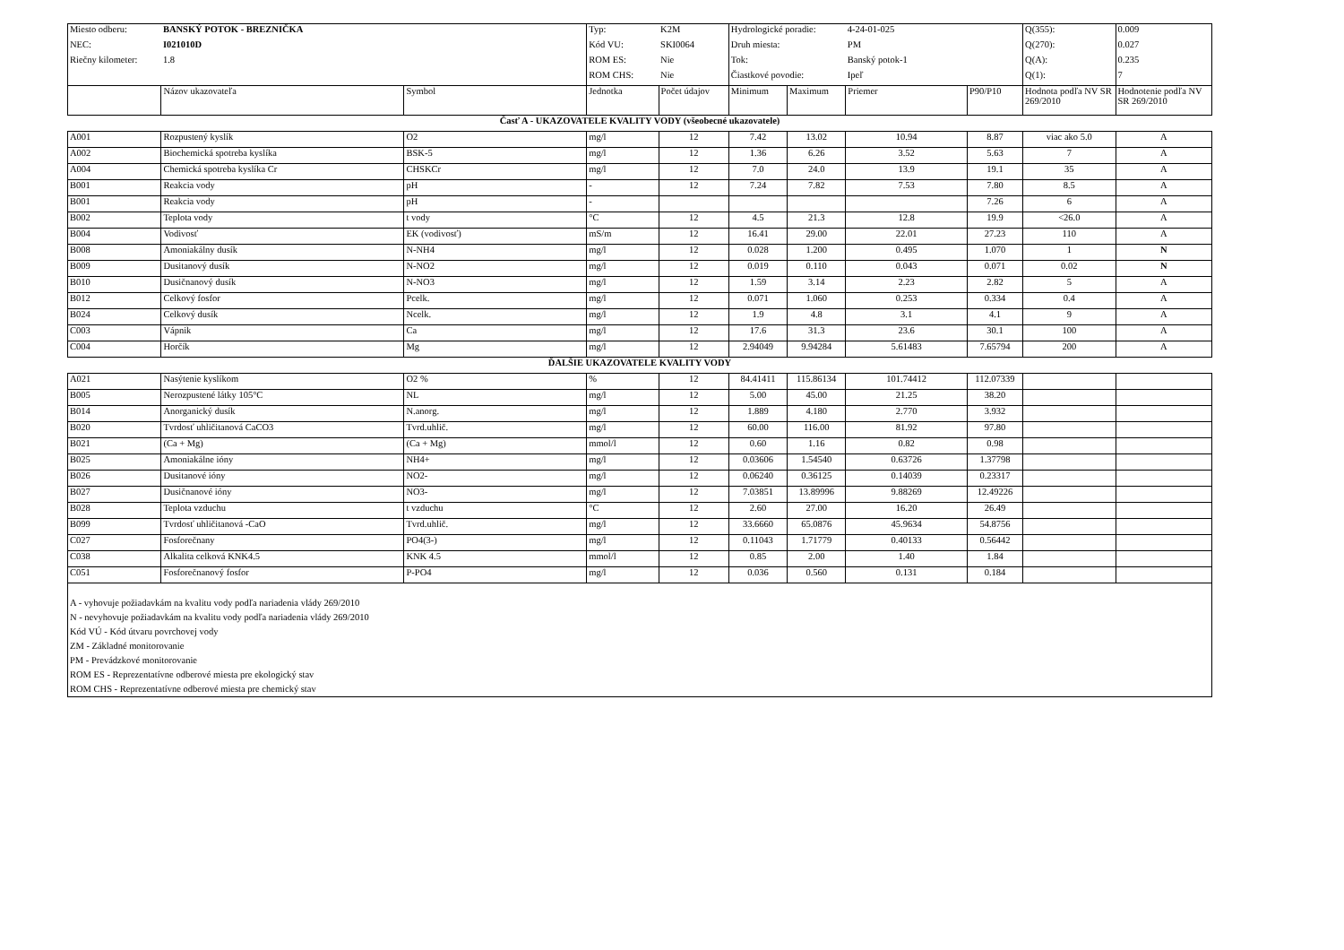| Miesto odberu: | BANSKÝ POTOK - BREZNIČKA | | Typ: | K2M | Hydrologické poradie: | | 4-24-01-025 | | Q(355): | 0.009 |
| NEC: | I021010D | | Kód VU: | SKI0064 | Druh miesta: | | PM | | Q(270): | 0.027 |
| Riečny kilometer: | 1.8 | | ROM ES: | Nie | Tok: | | Banský potok-1 | | Q(A): | 0.235 |
| | | | ROM CHS: | Nie | Čiastkové povodie: | | Ipeľ | | Q(1): | 7 |
| | Názov ukazovateľa | Symbol | Jednotka | Počet údajov | Minimum | Maximum | Priemer | P90/P10 | Hodnota podľa NV SR 269/2010 | Hodnotenie podľa NV SR 269/2010 |
| Časť A - UKAZOVATELE KVALITY VODY (všeobecné ukazovatele) | | | | | | | | | | |
| A001 | Rozpustený kyslík | O2 | mg/l | 12 | 7.42 | 13.02 | 10.94 | 8.87 | viac ako 5.0 | A |
| A002 | Biochemická spotreba kyslíka | BSK-5 | mg/l | 12 | 1.36 | 6.26 | 3.52 | 5.63 | 7 | A |
| A004 | Chemická spotreba kyslíka Cr | CHSKCr | mg/l | 12 | 7.0 | 24.0 | 13.9 | 19.1 | 35 | A |
| B001 | Reakcia vody | pH | - | 12 | 7.24 | 7.82 | 7.53 | 7.80 | 8.5 | A |
| B001 | Reakcia vody | pH | - | | | | | 7.26 | 6 | A |
| B002 | Teplota vody | t vody | °C | 12 | 4.5 | 21.3 | 12.8 | 19.9 | <26.0 | A |
| B004 | Vodivosť | EK (vodivosť) | mS/m | 12 | 16.41 | 29.00 | 22.01 | 27.23 | 110 | A |
| B008 | Amoniakálny dusík | N-NH4 | mg/l | 12 | 0.028 | 1.200 | 0.495 | 1.070 | 1 | N |
| B009 | Dusitanový dusík | N-NO2 | mg/l | 12 | 0.019 | 0.110 | 0.043 | 0.071 | 0.02 | N |
| B010 | Dusičnanový dusík | N-NO3 | mg/l | 12 | 1.59 | 3.14 | 2.23 | 2.82 | 5 | A |
| B012 | Celkový fosfor | Pcelk. | mg/l | 12 | 0.071 | 1.060 | 0.253 | 0.334 | 0.4 | A |
| B024 | Celkový dusík | Ncelk. | mg/l | 12 | 1.9 | 4.8 | 3.1 | 4.1 | 9 | A |
| C003 | Vápnik | Ca | mg/l | 12 | 17.6 | 31.3 | 23.6 | 30.1 | 100 | A |
| C004 | Horčík | Mg | mg/l | 12 | 2.94049 | 9.94284 | 5.61483 | 7.65794 | 200 | A |
| ĎALŠIE UKAZOVATELE KVALITY VODY | | | | | | | | | | |
| A021 | Nasýtenie kyslíkom | O2 % | % | 12 | 84.41411 | 115.86134 | 101.74412 | 112.07339 | | |
| B005 | Nerozpustené látky 105°C | NL | mg/l | 12 | 5.00 | 45.00 | 21.25 | 38.20 | | |
| B014 | Anorganický dusík | N.anorg. | mg/l | 12 | 1.889 | 4.180 | 2.770 | 3.932 | | |
| B020 | Tvrdosť uhličitanová CaCO3 | Tvrd.uhlič. | mg/l | 12 | 60.00 | 116.00 | 81.92 | 97.80 | | |
| B021 | (Ca + Mg) | (Ca + Mg) | mmol/l | 12 | 0.60 | 1.16 | 0.82 | 0.98 | | |
| B025 | Amoniakálne ióny | NH4+ | mg/l | 12 | 0.03606 | 1.54540 | 0.63726 | 1.37798 | | |
| B026 | Dusitanové ióny | NO2- | mg/l | 12 | 0.06240 | 0.36125 | 0.14039 | 0.23317 | | |
| B027 | Dusičnanové ióny | NO3- | mg/l | 12 | 7.03851 | 13.89996 | 9.88269 | 12.49226 | | |
| B028 | Teplota vzduchu | t vzduchu | °C | 12 | 2.60 | 27.00 | 16.20 | 26.49 | | |
| B099 | Tvrdosť uhličitanová -CaO | Tvrd.uhlič. | mg/l | 12 | 33.6660 | 65.0876 | 45.9634 | 54.8756 | | |
| C027 | Fosforečnany | PO4(3-) | mg/l | 12 | 0.11043 | 1.71779 | 0.40133 | 0.56442 | | |
| C038 | Alkalita celková KNK4.5 | KNK 4.5 | mmol/l | 12 | 0.85 | 2.00 | 1.40 | 1.84 | | |
| C051 | Fosforečnanový fosfor | P-PO4 | mg/l | 12 | 0.036 | 0.560 | 0.131 | 0.184 | | |
| A - vyhovuje požiadavkám na kvalitu vody podľa nariadenia vlády 269/2010 N - nevyhovuje požiadavkám na kvalitu vody podľa nariadenia vlády 269/2010 Kód VÚ - Kód útvaru povrchovej vody ZM - Základné monitorovanie PM - Prevádzkové monitorovanie ROM ES - Reprezentatívne odberové miesta pre ekologický stav ROM CHS - Reprezentatívne odberové miesta pre chemický stav | | | | | | | | | | |